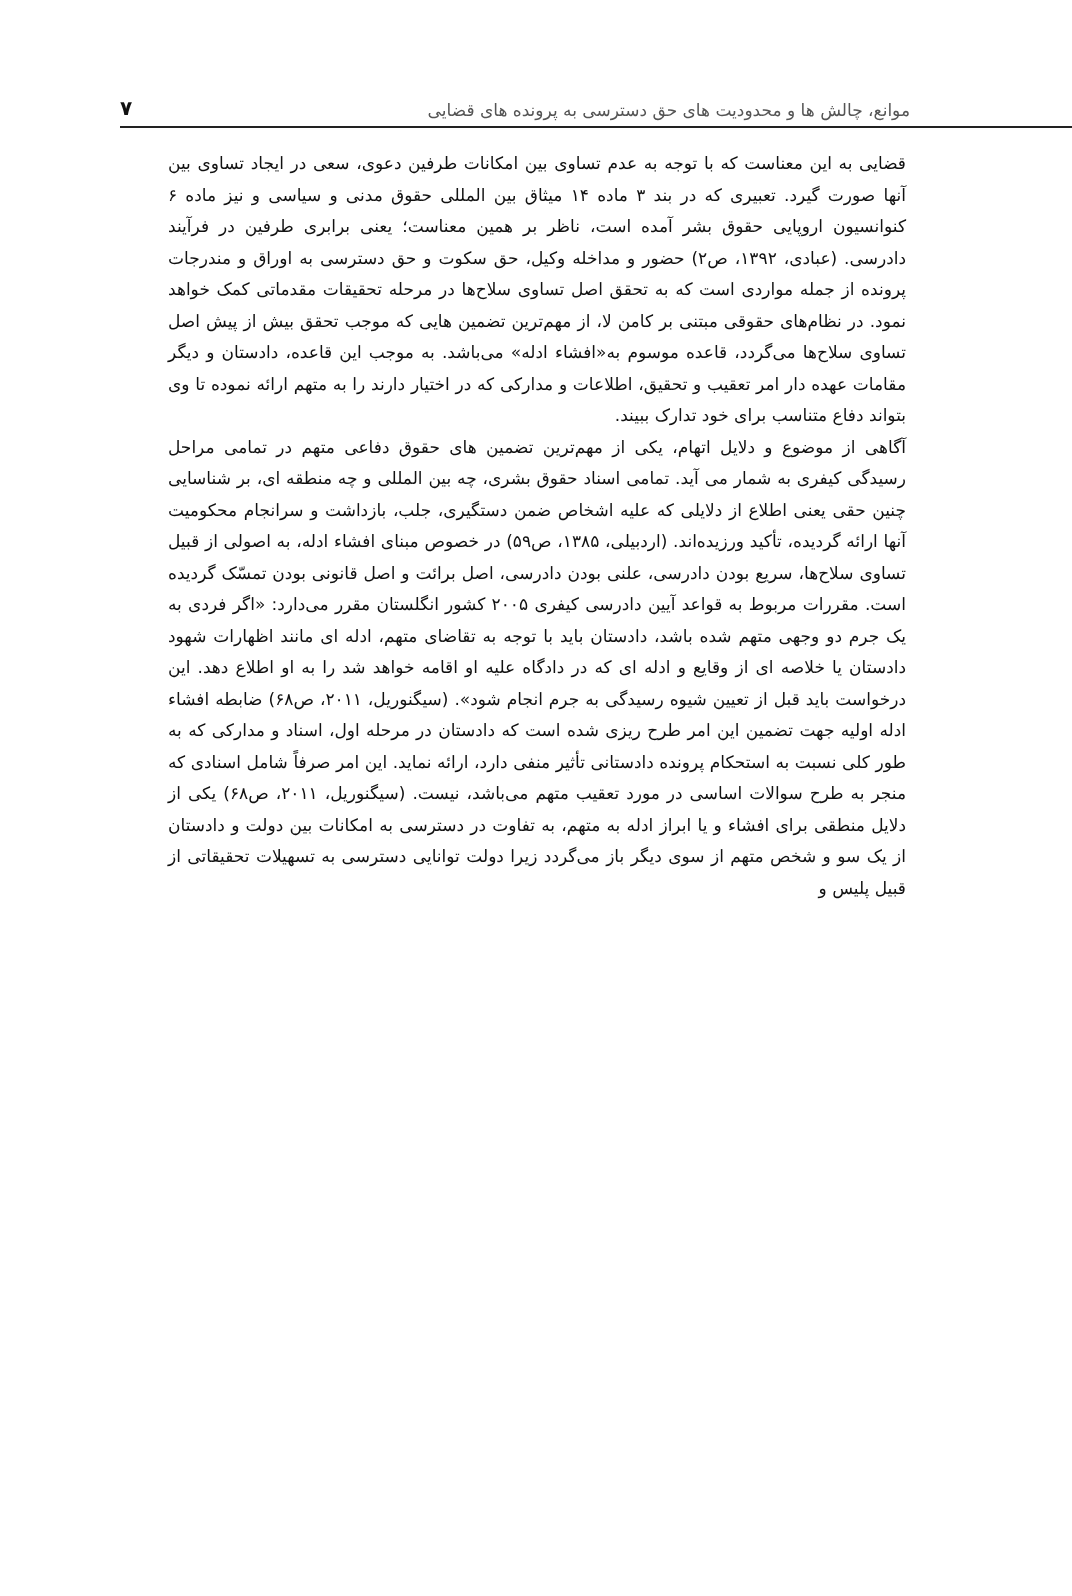موانع، چالش ها و محدودیت های حق دسترسی به پرونده های قضایی ۷
قضایی به این معناست که با توجه به عدم تساوی بین امکانات طرفین دعوی، سعی در ایجاد تساوی بین آنها صورت گیرد. تعبیری که در بند ۳ ماده ۱۴ میثاق بین المللی حقوق مدنی و سیاسی و نیز ماده ۶ کنوانسیون اروپایی حقوق بشر آمده است، ناظر بر همین معناست؛ یعنی برابری طرفین در فرآیند دادرسی. (عبادی، ۱۳۹۲، ص۲) حضور و مداخله وکیل، حق سکوت و حق دسترسی به اوراق و مندرجات پرونده از جمله مواردی است که به تحقق اصل تساوی سلاح‌ها در مرحله تحقیقات مقدماتی کمک خواهد نمود. در نظام‌های حقوقی مبتنی بر کامن لا، از مهم‌ترین تضمین هایی که موجب تحقق بیش از پیش اصل تساوی سلاح‌ها می‌گردد، قاعده موسوم به«افشاء ادله» می‌باشد. به موجب این قاعده، دادستان و دیگر مقامات عهده دار امر تعقیب و تحقیق، اطلاعات و مدارکی که در اختیار دارند را به متهم ارائه نموده تا وی بتواند دفاع متناسب برای خود تدارک ببیند.
آگاهی از موضوع و دلایل اتهام، یکی از مهم‌ترین تضمین های حقوق دفاعی متهم در تمامی مراحل رسیدگی کیفری به شمار می آید. تمامی اسناد حقوق بشری، چه بین المللی و چه منطقه ای، بر شناسایی چنین حقی یعنی اطلاع از دلایلی که علیه اشخاص ضمن دستگیری، جلب، بازداشت و سرانجام محکومیت آنها ارائه گردیده، تأکید ورزیده‌اند. (اردبیلی، ۱۳۸۵، ص۵۹) در خصوص مبنای افشاء ادله، به اصولی از قبیل تساوی سلاح‌ها، سریع بودن دادرسی، علنی بودن دادرسی، اصل برائت و اصل قانونی بودن تمسّک گردیده است. مقررات مربوط به قواعد آیین دادرسی کیفری ۲۰۰۵ کشور انگلستان مقرر می‌دارد: «اگر فردی به یک جرم دو وجهی متهم شده باشد، دادستان باید با توجه به تقاضای متهم، ادله ای مانند اظهارات شهود دادستان یا خلاصه ای از وقایع و ادله ای که در دادگاه علیه او اقامه خواهد شد را به او اطلاع دهد. این درخواست باید قبل از تعیین شیوه رسیدگی به جرم انجام شود». (سیگنوریل، ۲۰۱۱، ص۶۸) ضابطه افشاء ادله اولیه جهت تضمین این امر طرح ریزی شده است که دادستان در مرحله اول، اسناد و مدارکی که به طور کلی نسبت به استحکام پرونده دادستانی تأثیر منفی دارد، ارائه نماید. این امر صرفاً شامل اسنادی که منجر به طرح سوالات اساسی در مورد تعقیب متهم می‌باشد، نیست. (سیگنوریل، ۲۰۱۱، ص۶۸) یکی از دلایل منطقی برای افشاء و یا ابراز ادله به متهم، به تفاوت در دسترسی به امکانات بین دولت و دادستان از یک سو و شخص متهم از سوی دیگر باز می‌گردد زیرا دولت توانایی دسترسی به تسهیلات تحقیقاتی از قبیل پلیس و